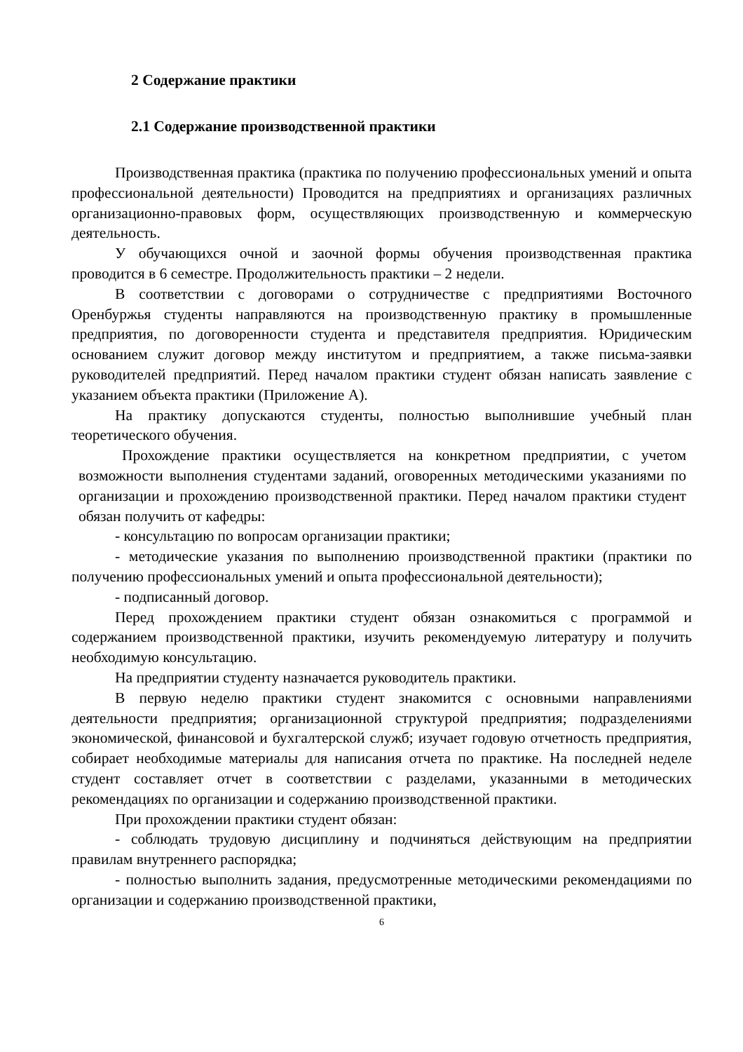2 Содержание практики
2.1 Содержание производственной практики
Производственная практика (практика по получению профессиональных умений и опыта профессиональной деятельности) Проводится на предприятиях и организациях различных организационно-правовых форм, осуществляющих производственную и коммерческую деятельность.
У обучающихся очной и заочной формы обучения производственная практика проводится в 6 семестре. Продолжительность практики – 2 недели.
В соответствии с договорами о сотрудничестве с предприятиями Восточного Оренбуржья студенты направляются на производственную практику в промышленные предприятия, по договоренности студента и представителя предприятия. Юридическим основанием служит договор между институтом и предприятием, а также письма-заявки руководителей предприятий. Перед началом практики студент обязан написать заявление с указанием объекта практики (Приложение А).
На практику допускаются студенты, полностью выполнившие учебный план теоретического обучения.
Прохождение практики осуществляется на конкретном предприятии, с учетом возможности выполнения студентами заданий, оговоренных методическими указаниями по организации и прохождению производственной практики. Перед началом практики студент обязан получить от кафедры:
- консультацию по вопросам организации практики;
- методические указания по выполнению производственной практики (практики по получению профессиональных умений и опыта профессиональной деятельности);
- подписанный договор.
Перед прохождением практики студент обязан ознакомиться с программой и содержанием производственной практики, изучить рекомендуемую литературу и получить необходимую консультацию.
На предприятии студенту назначается руководитель практики.
В первую неделю практики студент знакомится с основными направлениями деятельности предприятия; организационной структурой предприятия; подразделениями экономической, финансовой и бухгалтерской служб; изучает годовую отчетность предприятия, собирает необходимые материалы для написания отчета по практике. На последней неделе студент составляет отчет в соответствии с разделами, указанными в методических рекомендациях по организации и содержанию производственной практики.
При прохождении практики студент обязан:
- соблюдать трудовую дисциплину и подчиняться действующим на предприятии правилам внутреннего распорядка;
- полностью выполнить задания, предусмотренные методическими рекомендациями по организации и содержанию производственной практики,
6